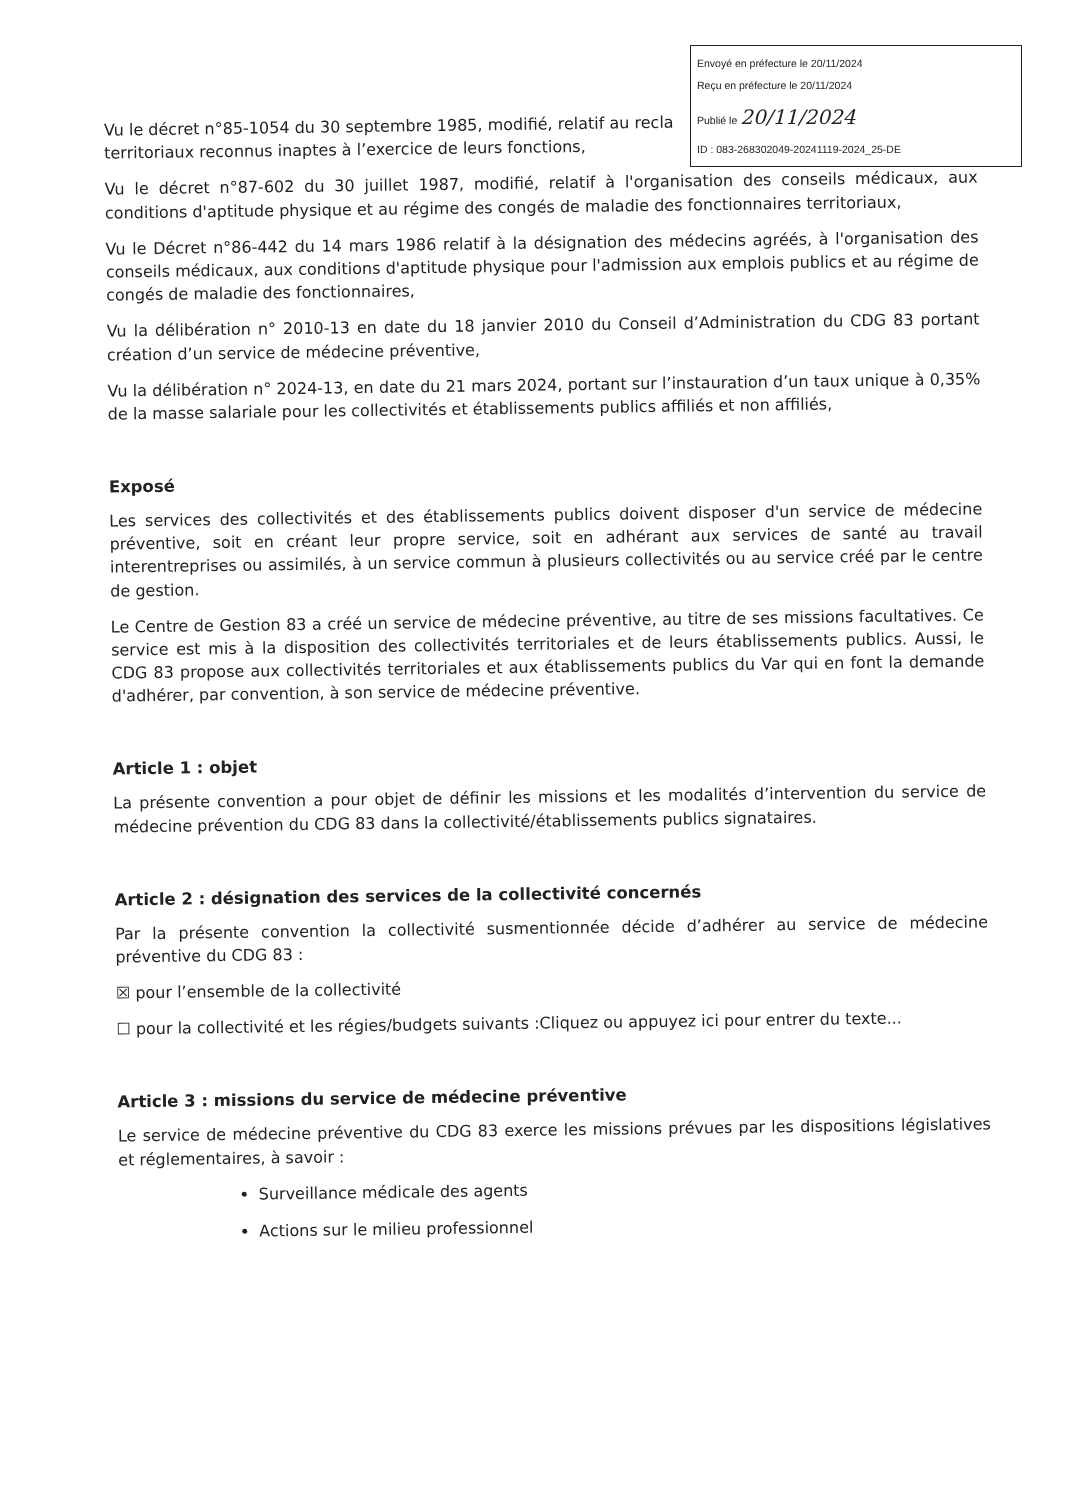Envoyé en préfecture le 20/11/2024
Reçu en préfecture le 20/11/2024
Publié le 20/11/2024
ID : 083-268302049-20241119-2024_25-DE
Vu le décret n°85-1054 du 30 septembre 1985, modifié, relatif au recla
territoriaux reconnus inaptes à l’exercice de leurs fonctions,
Vu le décret n°87-602 du 30 juillet 1987, modifié, relatif à l'organisation des conseils médicaux, aux conditions d'aptitude physique et au régime des congés de maladie des fonctionnaires territoriaux,
Vu le Décret n°86-442 du 14 mars 1986 relatif à la désignation des médecins agréés, à l'organisation des conseils médicaux, aux conditions d'aptitude physique pour l'admission aux emplois publics et au régime de congés de maladie des fonctionnaires,
Vu la délibération n° 2010-13 en date du 18 janvier 2010 du Conseil d’Administration du CDG 83 portant création d’un service de médecine préventive,
Vu la délibération n° 2024-13, en date du 21 mars 2024, portant sur l’instauration d’un taux unique à 0,35% de la masse salariale pour les collectivités et établissements publics affiliés et non affiliés,
Exposé
Les services des collectivités et des établissements publics doivent disposer d'un service de médecine préventive, soit en créant leur propre service, soit en adhérant aux services de santé au travail interentreprises ou assimilés, à un service commun à plusieurs collectivités ou au service créé par le centre de gestion.
Le Centre de Gestion 83 a créé un service de médecine préventive, au titre de ses missions facultatives. Ce service est mis à la disposition des collectivités territoriales et de leurs établissements publics. Aussi, le CDG 83 propose aux collectivités territoriales et aux établissements publics du Var qui en font la demande d'adhérer, par convention, à son service de médecine préventive.
Article 1 : objet
La présente convention a pour objet de définir les missions et les modalités d’intervention du service de médecine prévention du CDG 83 dans la collectivité/établissements publics signataires.
Article 2 : désignation des services de la collectivité concernés
Par la présente convention la collectivité susmentionnée décide d’adhérer au service de médecine préventive du CDG 83 :
☒ pour l’ensemble de la collectivité
☐ pour la collectivité et les régies/budgets suivants :Cliquez ou appuyez ici pour entrer du texte...
Article 3 : missions du service de médecine préventive
Le service de médecine préventive du CDG 83 exerce les missions prévues par les dispositions législatives et réglementaires, à savoir :
Surveillance médicale des agents
Actions sur le milieu professionnel